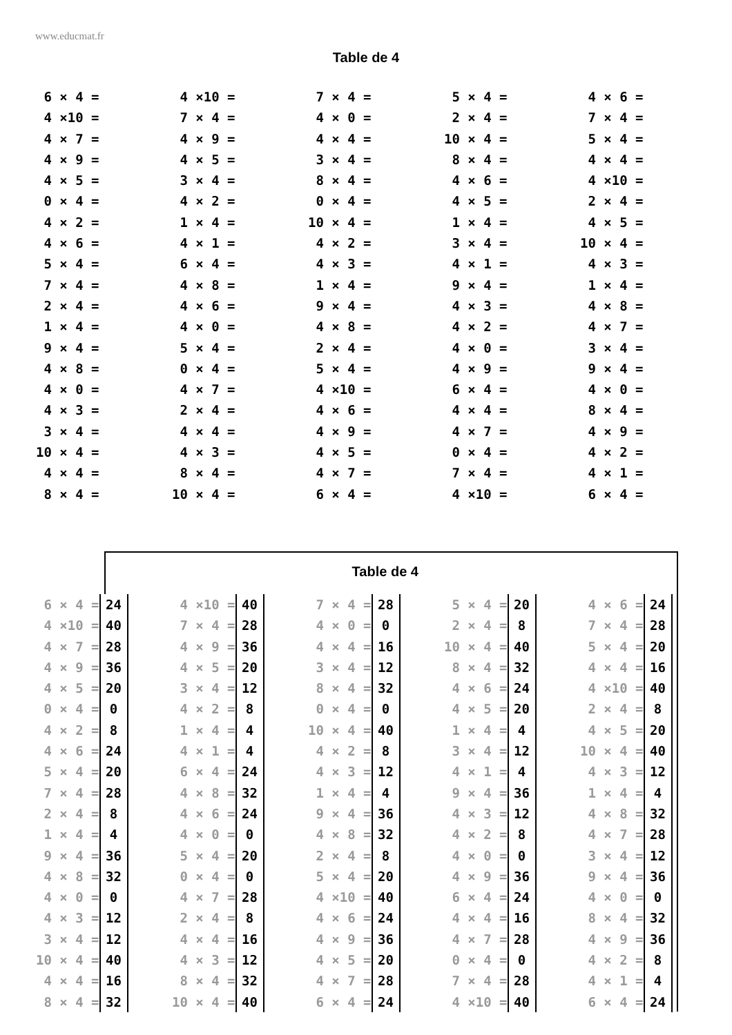www.educmat.fr
Table de 4
6 × 4 = 4 ×10 = 4 × 7 = 4 × 9 = 4 × 5 = 0 × 4 = 4 × 2 = 4 × 6 = 5 × 4 = 7 × 4 = 2 × 4 = 1 × 4 = 9 × 4 = 4 × 8 = 4 × 0 = 4 × 3 = 3 × 4 = 10 × 4 = 4 × 4 = 8 × 4 =
4 ×10 = 7 × 4 = 4 × 9 = 4 × 5 = 3 × 4 = 4 × 2 = 1 × 4 = 4 × 1 = 6 × 4 = 4 × 8 = 4 × 6 = 4 × 0 = 5 × 4 = 0 × 4 = 4 × 7 = 2 × 4 = 4 × 4 = 4 × 3 = 8 × 4 = 10 × 4 =
7 × 4 = 4 × 0 = 4 × 4 = 3 × 4 = 8 × 4 = 0 × 4 = 10 × 4 = 4 × 2 = 4 × 3 = 1 × 4 = 9 × 4 = 4 × 8 = 2 × 4 = 5 × 4 = 4 ×10 = 4 × 6 = 4 × 9 = 4 × 5 = 4 × 7 = 6 × 4 =
5 × 4 = 2 × 4 = 10 × 4 = 8 × 4 = 4 × 6 = 4 × 5 = 1 × 4 = 3 × 4 = 4 × 1 = 9 × 4 = 4 × 3 = 4 × 2 = 4 × 0 = 4 × 9 = 6 × 4 = 4 × 4 = 4 × 7 = 0 × 4 = 7 × 4 = 4 ×10 =
4 × 6 = 7 × 4 = 5 × 4 = 4 × 4 = 4 ×10 = 2 × 4 = 4 × 5 = 10 × 4 = 4 × 3 = 1 × 4 = 4 × 8 = 4 × 7 = 3 × 4 = 9 × 4 = 4 × 0 = 8 × 4 = 4 × 9 = 4 × 2 = 4 × 1 = 6 × 4 =
Table de 4
6 × 4 = 24 4 ×10 = 40 4 × 7 = 28 4 × 9 = 36 4 × 5 = 20 0 × 4 = 0 4 × 2 = 8 4 × 6 = 24 5 × 4 = 20 7 × 4 = 28 2 × 4 = 8 1 × 4 = 4 9 × 4 = 36 4 × 8 = 32 4 × 0 = 0 4 × 3 = 12 3 × 4 = 12 10 × 4 = 40 4 × 4 = 16 8 × 4 = 32
4 ×10 = 40 7 × 4 = 28 4 × 9 = 36 4 × 5 = 20 3 × 4 = 12 4 × 2 = 8 1 × 4 = 4 4 × 1 = 4 6 × 4 = 24 4 × 8 = 32 4 × 6 = 24 4 × 0 = 0 5 × 4 = 20 0 × 4 = 0 4 × 7 = 28 2 × 4 = 8 4 × 4 = 16 4 × 3 = 12 8 × 4 = 32 10 × 4 = 40
7 × 4 = 28 4 × 0 = 0 4 × 4 = 16 3 × 4 = 12 8 × 4 = 32 0 × 4 = 0 10 × 4 = 40 4 × 2 = 8 4 × 3 = 12 1 × 4 = 4 9 × 4 = 36 4 × 8 = 32 2 × 4 = 8 5 × 4 = 20 4 ×10 = 40 4 × 6 = 24 4 × 9 = 36 4 × 5 = 20 4 × 7 = 28 6 × 4 = 24
5 × 4 = 20 2 × 4 = 8 10 × 4 = 40 8 × 4 = 32 4 × 6 = 24 4 × 5 = 20 1 × 4 = 4 3 × 4 = 12 4 × 1 = 4 9 × 4 = 36 4 × 3 = 12 4 × 2 = 8 4 × 0 = 0 4 × 9 = 36 6 × 4 = 24 4 × 4 = 16 4 × 7 = 28 0 × 4 = 0 7 × 4 = 28 4 ×10 = 40
4 × 6 = 24 7 × 4 = 28 5 × 4 = 20 4 × 4 = 16 4 ×10 = 40 2 × 4 = 8 4 × 5 = 20 10 × 4 = 40 4 × 3 = 12 1 × 4 = 4 4 × 8 = 32 4 × 7 = 28 3 × 4 = 12 9 × 4 = 36 4 × 0 = 0 8 × 4 = 32 4 × 9 = 36 4 × 2 = 8 4 × 1 = 4 6 × 4 = 24